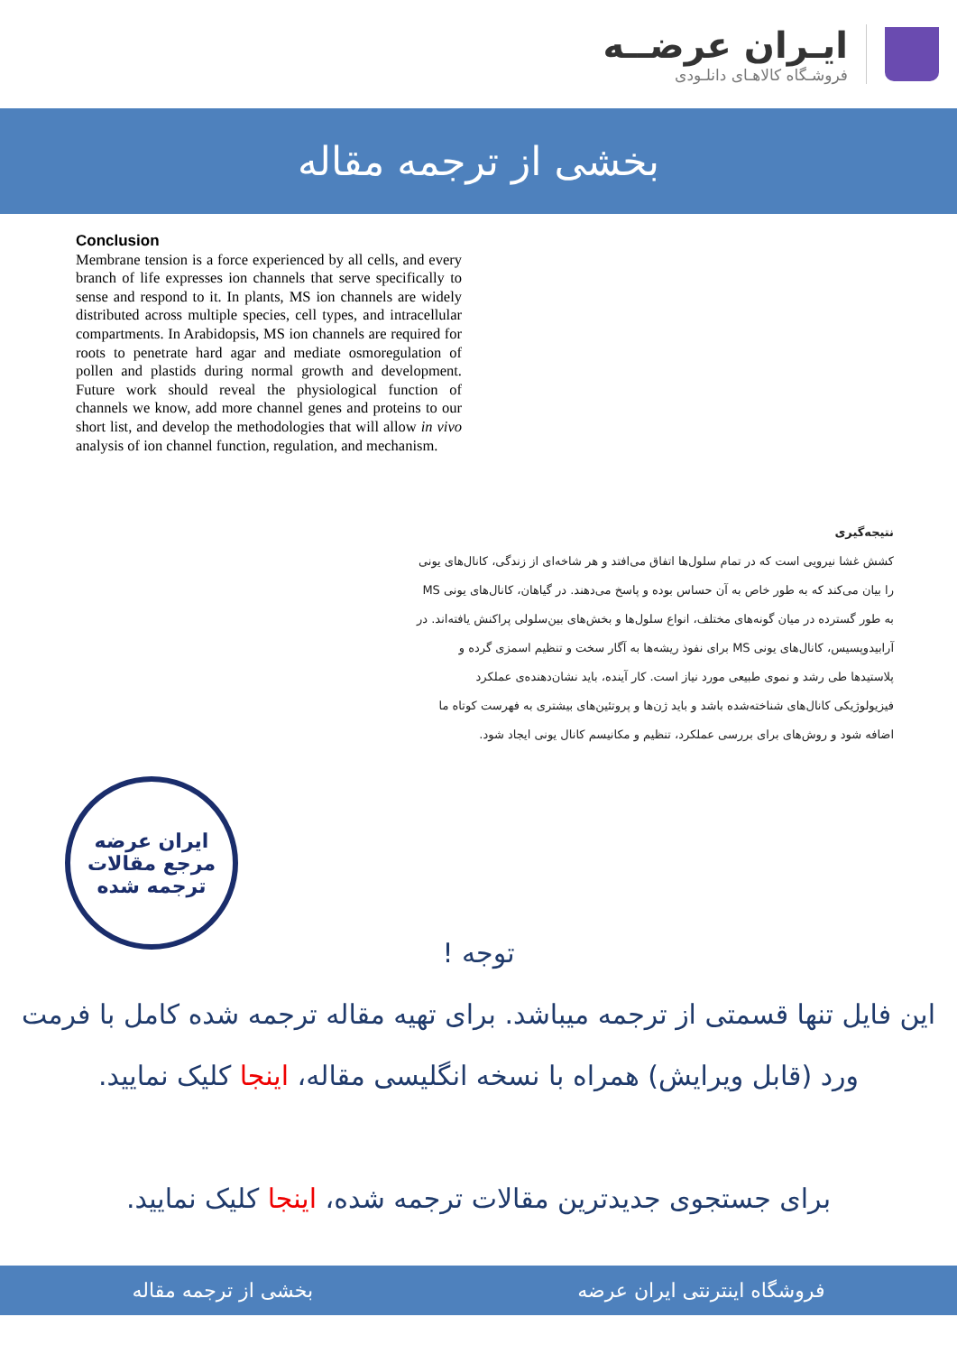ایـران عرضــه
فروشـگاه کالاهـای دانلـودی
بخشی از ترجمه مقاله
Conclusion
Membrane tension is a force experienced by all cells, and every branch of life expresses ion channels that serve specifically to sense and respond to it. In plants, MS ion channels are widely distributed across multiple species, cell types, and intracellular compartments. In Arabidopsis, MS ion channels are required for roots to penetrate hard agar and mediate osmoregulation of pollen and plastids during normal growth and development. Future work should reveal the physiological function of channels we know, add more channel genes and proteins to our short list, and develop the methodologies that will allow in vivo analysis of ion channel function, regulation, and mechanism.
نتیجه‌گیری
کشش غشا نیرویی است که در تمام سلول‌ها اتفاق می‌افتد و هر شاخه‌ای از زندگی، کانال‌های یونی را بیان می‌کند که به طور خاص به آن حساس بوده و پاسخ می‌دهند. در گیاهان، کانال‌های یونی MS به طور گسترده در میان گونه‌های مختلف، انواع سلول‌ها و بخش‌های بین‌سلولی پراکنش یافته‌اند. در آرابیدوپسیس، کانال‌های یونی MS برای نفوذ ریشه‌ها به آگار سخت و تنظیم اسمزی گرده و پلاستیدها طی رشد و نموی طبیعی مورد نیاز است. کار آینده، باید نشان‌دهنده‌ی عملکرد فیزیولوژیکی کانال‌های شناخته‌شده باشد و باید ژن‌ها و پروتئین‌های بیشتری به فهرست کوتاه ما اضافه شود و روش‌های برای بررسی عملکرد، تنظیم و مکانیسم کانال یونی ایجاد شود.
ایران عرضه
مرجع مقالات
ترجمه شده
توجه !
این فایل تنها قسمتی از ترجمه میباشد. برای تهیه مقاله ترجمه شده کامل با فرمت ورد (قابل ویرایش) همراه با نسخه انگلیسی مقاله، اینجا کلیک نمایید.
برای جستجوی جدیدترین مقالات ترجمه شده، اینجا کلیک نمایید.
فروشگاه اینترنتی ایران عرضه بخشی از ترجمه مقاله